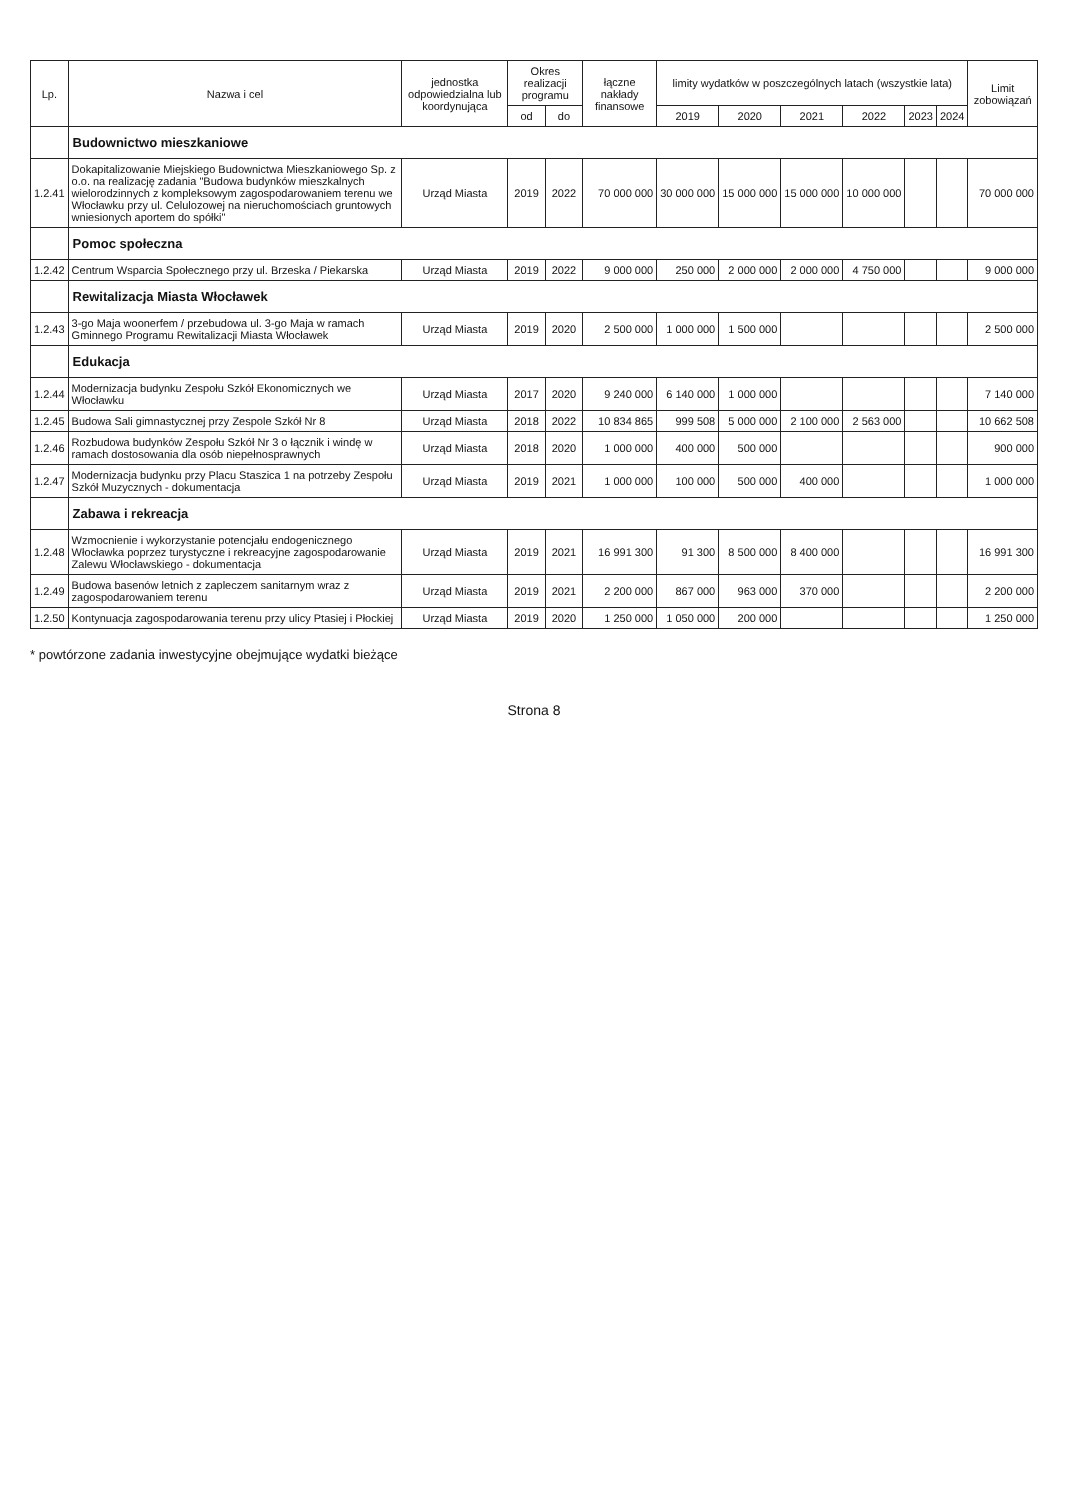| Lp. | Nazwa i cel | jednostka odpowiedzialna lub koordynująca | Okres realizacji programu | | łączne nakłady finansowe | limity wydatków w poszczególnych latach (wszystkie lata) | | | | | | Limit zobowiązań |
| --- | --- | --- | --- | --- | --- | --- | --- | --- | --- | --- | --- | --- |
| | | | od | do | | 2019 | 2020 | 2021 | 2022 | 2023 | 2024 | |
| | Budownictwo mieszkaniowe | | | | | | | | | | | |
| 1.2.41 | Dokapitalizowanie Miejskiego Budownictwa Mieszkaniowego Sp. z o.o. na realizację zadania "Budowa budynków mieszkalnych wielorodzinnych z kompleksowym zagospodarowaniem terenu we Włocławku przy ul. Celulozowej na nieruchomościach gruntowych wniesionych aportem do spółki" | Urząd Miasta | 2019 | 2022 | 70 000 000 | 30 000 000 | 15 000 000 | 15 000 000 | 10 000 000 | | | 70 000 000 |
| | Pomoc społeczna | | | | | | | | | | | |
| 1.2.42 | Centrum Wsparcia Społecznego przy ul. Brzeska / Piekarska | Urząd Miasta | 2019 | 2022 | 9 000 000 | 250 000 | 2 000 000 | 2 000 000 | 4 750 000 | | | 9 000 000 |
| | Rewitalizacja Miasta Włocławek | | | | | | | | | | | |
| 1.2.43 | 3-go Maja woonerfem / przebudowa ul. 3-go Maja w ramach Gminnego Programu Rewitalizacji Miasta Włocławek | Urząd Miasta | 2019 | 2020 | 2 500 000 | 1 000 000 | 1 500 000 | | | | | 2 500 000 |
| | Edukacja | | | | | | | | | | | |
| 1.2.44 | Modernizacja budynku Zespołu Szkół Ekonomicznych we Włocławku | Urząd Miasta | 2017 | 2020 | 9 240 000 | 6 140 000 | 1 000 000 | | | | | 7 140 000 |
| 1.2.45 | Budowa Sali gimnastycznej przy Zespole Szkół Nr 8 | Urząd Miasta | 2018 | 2022 | 10 834 865 | 999 508 | 5 000 000 | 2 100 000 | 2 563 000 | | | 10 662 508 |
| 1.2.46 | Rozbudowa budynków Zespołu Szkół Nr 3 o łącznik i windę w ramach dostosowania dla osób niepełnosprawnych | Urząd Miasta | 2018 | 2020 | 1 000 000 | 400 000 | 500 000 | | | | | 900 000 |
| 1.2.47 | Modernizacja budynku przy Placu Staszica 1 na potrzeby Zespołu Szkół Muzycznych - dokumentacja | Urząd Miasta | 2019 | 2021 | 1 000 000 | 100 000 | 500 000 | 400 000 | | | | 1 000 000 |
| | Zabawa i rekreacja | | | | | | | | | | | |
| 1.2.48 | Wzmocnienie i wykorzystanie potencjału endogenicznego Włocławka poprzez turystyczne i rekreacyjne zagospodarowanie Zalewu Włocławskiego - dokumentacja | Urząd Miasta | 2019 | 2021 | 16 991 300 | 91 300 | 8 500 000 | 8 400 000 | | | | 16 991 300 |
| 1.2.49 | Budowa basenów letnich z zapleczem sanitarnym wraz z zagospodarowaniem terenu | Urząd Miasta | 2019 | 2021 | 2 200 000 | 867 000 | 963 000 | 370 000 | | | | 2 200 000 |
| 1.2.50 | Kontynuacja zagospodarowania terenu przy ulicy Ptasiej i Płockiej | Urząd Miasta | 2019 | 2020 | 1 250 000 | 1 050 000 | 200 000 | | | | | 1 250 000 |
* powtórzone zadania inwestycyjne obejmujące wydatki bieżące
Strona 8